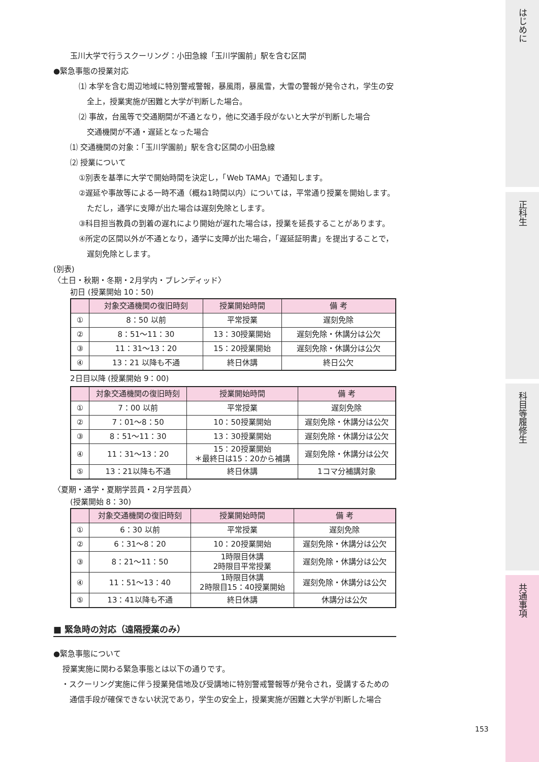はじめに
正科生
科目等履修生
共通事項
玉川大学で行うスクーリング：小田急線「玉川学園前」駅を含む区間
●緊急事態の授業対応
⑴ 本学を含む周辺地域に特別警戒警報，暴風雨，暴風雪，大雪の警報が発令され，学生の安全上，授業実施が困難と大学が判断した場合。
⑵ 事故，台風等で交通期間が不通となり，他に交通手段がないと大学が判断した場合
交通機関が不通・遅延となった場合
⑴ 交通機関の対象：「玉川学園前」駅を含む区間の小田急線
⑵ 授業について
①別表を基準に大学で開始時間を決定し，「Web TAMA」で通知します。
②遅延や事故等による一時不通（概ね1時間以内）については，平常通り授業を開始します。ただし，通学に支障が出た場合は遅刻免除とします。
③科目担当教員の到着の遅れにより開始が遅れた場合は，授業を延長することがあります。
④所定の区間以外が不通となり，通学に支障が出た場合，「遅延証明書」を提出することで，遅刻免除とします。
(別表)
〈土日・秋期・冬期・2月学内・ブレンディッド〉
初日 (授業開始 10：50)
| | 対象交通機関の復旧時刻 | 授業開始時間 | 備 考 |
| --- | --- | --- | --- |
| ① | 8：50 以前 | 平常授業 | 遅刻免除 |
| ② | 8：51〜11：30 | 13：30授業開始 | 遅刻免除・休講分は公欠 |
| ③ | 11：31〜13：20 | 15：20授業開始 | 遅刻免除・休講分は公欠 |
| ④ | 13：21 以降も不通 | 終日休講 | 終日公欠 |
2日目以降 (授業開始 9：00)
| | 対象交通機関の復旧時刻 | 授業開始時間 | 備 考 |
| --- | --- | --- | --- |
| ① | 7：00 以前 | 平常授業 | 遅刻免除 |
| ② | 7：01〜8：50 | 10：50授業開始 | 遅刻免除・休講分は公欠 |
| ③ | 8：51〜11：30 | 13：30授業開始 | 遅刻免除・休講分は公欠 |
| ④ | 11：31〜13：20 | 15：20授業開始 ＊最終日は15：20から補講 | 遅刻免除・休講分は公欠 |
| ⑤ | 13：21以降も不通 | 終日休講 | 1コマ分補講対象 |
〈夏期・通学・夏期学芸員・2月学芸員〉
(授業開始 8：30)
| | 対象交通機関の復旧時刻 | 授業開始時間 | 備 考 |
| --- | --- | --- | --- |
| ① | 6：30 以前 | 平常授業 | 遅刻免除 |
| ② | 6：31〜8：20 | 10：20授業開始 | 遅刻免除・休講分は公欠 |
| ③ | 8：21〜11：50 | 1時限目休講 2時限目平常授業 | 遅刻免除・休講分は公欠 |
| ④ | 11：51〜13：40 | 1時限目休講 2時限目15：40授業開始 | 遅刻免除・休講分は公欠 |
| ⑤ | 13：41以降も不通 | 終日休講 | 休講分は公欠 |
■ 緊急時の対応（遠隔授業のみ）
●緊急事態について
授業実施に関わる緊急事態とは以下の通りです。
・スクーリング実施に伴う授業発信地及び受講地に特別警戒警報等が発令され，受講するための通信手段が確保できない状況であり，学生の安全上，授業実施が困難と大学が判断した場合
153